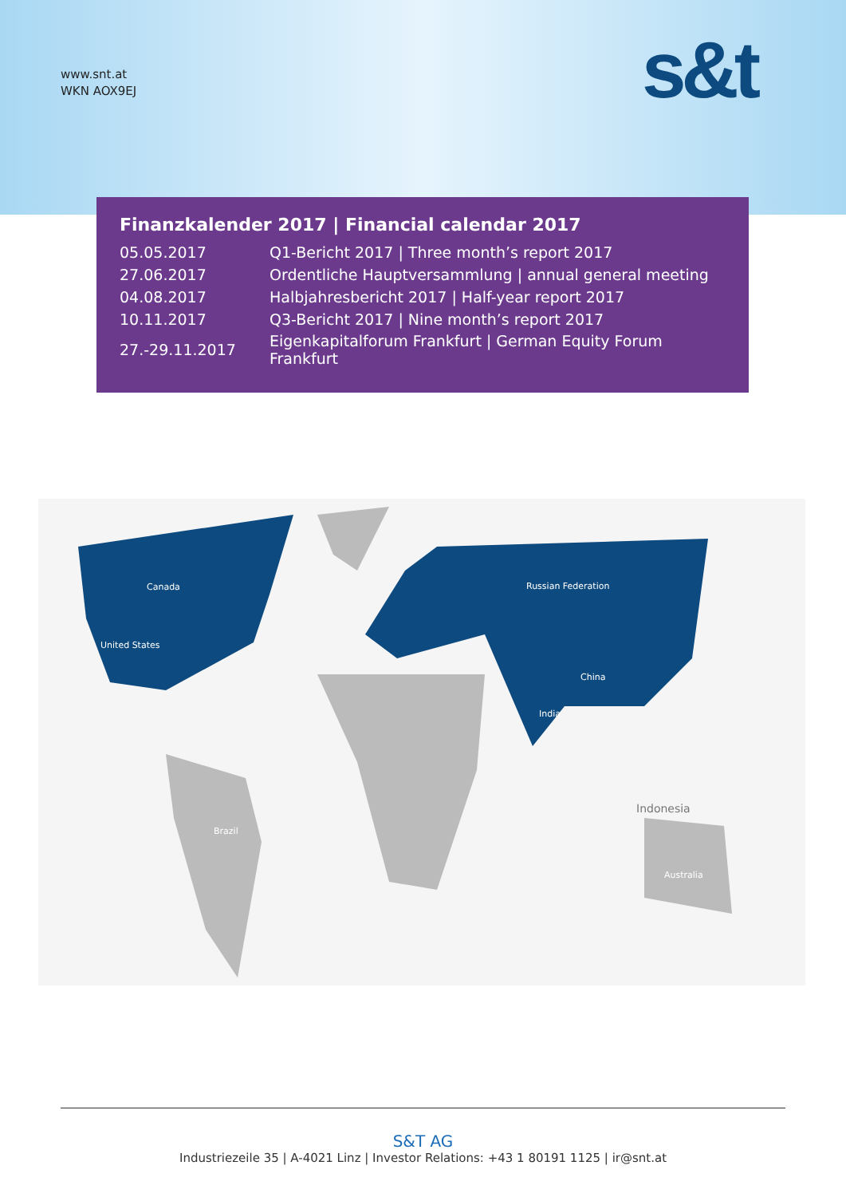www.snt.at
WKN AOX9EJ
s&t
Finanzkalender 2017 | Financial calendar 2017
| 05.05.2017 | Q1-Bericht 2017 / Three month’s report 2017 |
| 27.06.2017 | Ordentliche Hauptversammlung / annual general meeting |
| 04.08.2017 | Halbjahresbericht 2017 / Half-year report 2017 |
| 10.11.2017 | Q3-Bericht 2017 / Nine month’s report 2017 |
| 27.-29.11.2017 | Eigenkapitalforum Frankfurt / German Equity Forum Frankfurt |
Canada
United States
Russian Federation
China
India
Brazil
Indonesia
Australia
S&T AG
Industriezeile 35 | A-4021 Linz | Investor Relations: +43 1 80191 1125 | ir@snt.at